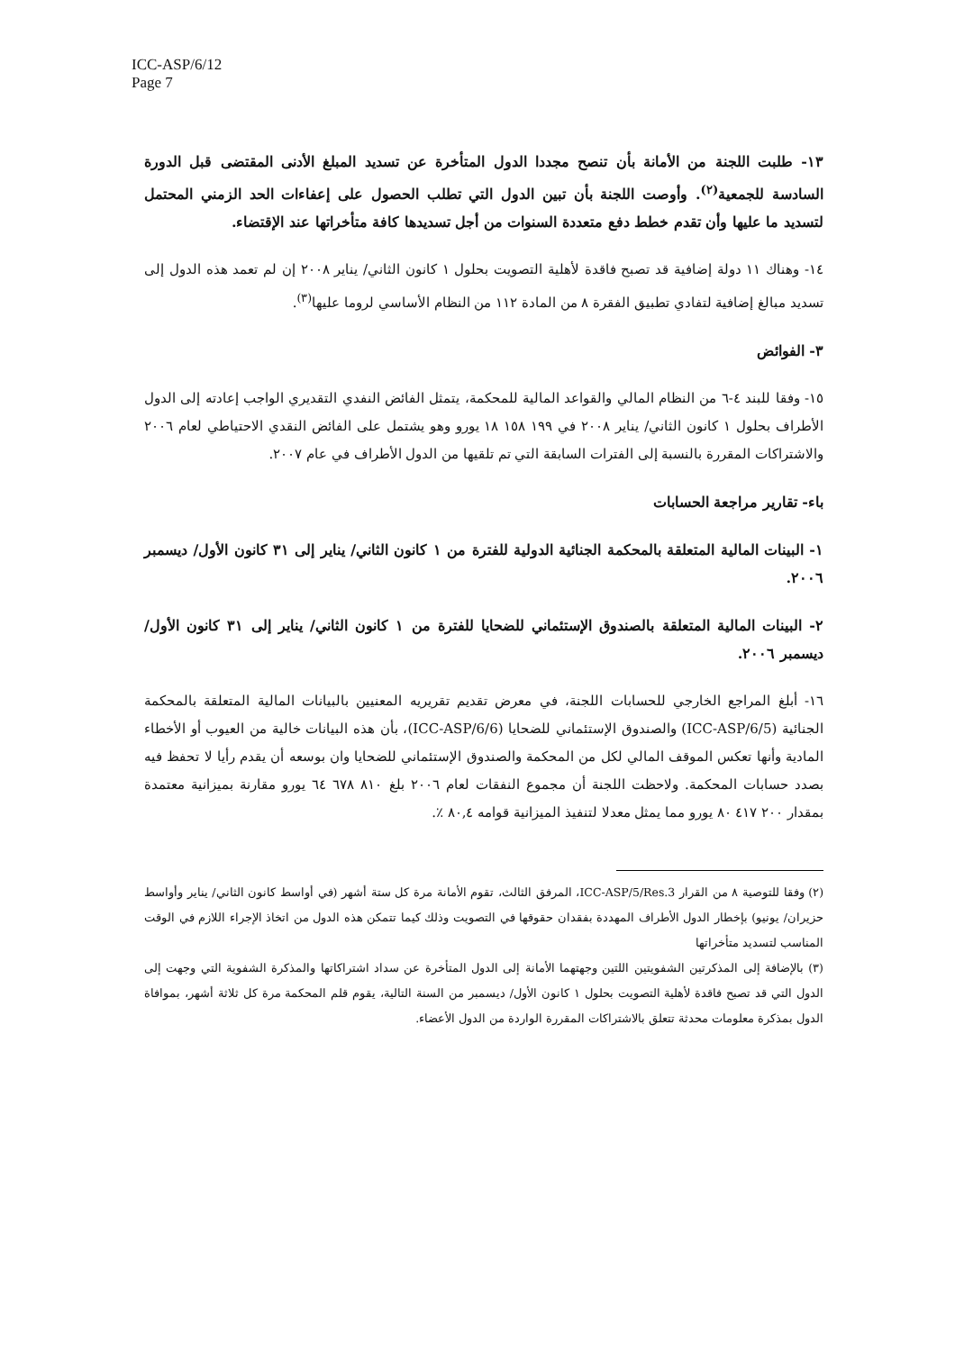ICC-ASP/6/12
Page 7
١٣- طلبت اللجنة من الأمانة بأن تنصح مجددا الدول المتأخرة عن تسديد المبلغ الأدنى المقتضى قبل الدورة السادسة للجمعية<sup>(٢)</sup>. وأوصت اللجنة بأن تبين الدول التي تطلب الحصول على إعفاءات الحد الزمني المحتمل لتسديد ما عليها وأن تقدم خطط دفع متعددة السنوات من أجل تسديدها كافة متأخراتها عند الإقتضاء.
١٤- وهناك ١١ دولة إضافية قد تصبح فاقدة لأهلية التصويت بحلول ١ كانون الثاني/ يناير ٢٠٠٨ إن لم تعمد هذه الدول إلى تسديد مبالغ إضافية لتفادي تطبيق الفقرة ٨ من المادة ١١٢ من النظام الأساسي لروما عليها<sup>(٣)</sup>.
٣- الفوائض
١٥- وفقا للبند ٤-٦ من النظام المالي والقواعد المالية للمحكمة، يتمثل الفائض النفدي التقديري الواجب إعادته إلى الدول الأطراف بحلول ١ كانون الثاني/ يناير ٢٠٠٨ في ١٩٩ ١٥٨ ١٨ يورو وهو يشتمل على الفائض النقدي الاحتياطي لعام ٢٠٠٦ والاشتراكات المقررة بالنسبة إلى الفترات السابقة التي تم تلقيها من الدول الأطراف في عام ٢٠٠٧.
باء- تقارير مراجعة الحسابات
١- البينات المالية المتعلقة بالمحكمة الجنائية الدولية للفترة من ١ كانون الثاني/ يناير إلى ٣١ كانون الأول/ ديسمبر ٢٠٠٦.
٢- البينات المالية المتعلقة بالصندوق الإستئماني للضحايا للفترة من ١ كانون الثاني/ يناير إلى ٣١ كانون الأول/ ديسمبر ٢٠٠٦.
١٦- أبلغ المراجع الخارجي للحسابات اللجنة، في معرض تقديم تقريريه المعنيين بالبيانات المالية المتعلقة بالمحكمة الجنائية (ICC-ASP/6/5) والصندوق الإستئماني للضحايا (ICC-ASP/6/6)، بأن هذه البيانات خالية من العيوب أو الأخطاء المادية وأنها تعكس الموقف المالي لكل من المحكمة والصندوق الإستئماني للضحايا وان بوسعه أن يقدم رأيا لا تحفظ فيه بصدد حسابات المحكمة. ولاحظت اللجنة أن مجموع النفقات لعام ٢٠٠٦ بلغ ٨١٠ ٦٧٨ ٦٤ يورو مقارنة بميزانية معتمدة بمقدار ٢٠٠ ٤١٧ ٨٠ يورو مما يمثل معدلا لتنفيذ الميزانية قوامه ٨٠,٤ ٪.
(٢) وفقا للتوصية ٨ من القرار ICC-ASP/5/Res.3، المرفق الثالث، تقوم الأمانة مرة كل ستة أشهر (في أواسط كانون الثاني/ يناير وأواسط حزيران/ يونيو) بإخطار الدول الأطراف المهددة بفقدان حقوقها في التصويت وذلك كيما تتمكن هذه الدول من اتخاذ الإجراء اللازم في الوقت المناسب لتسديد متأخراتها
(٣) بالإضافة إلى المذكرتين الشفويتين اللتين وجهتهما الأمانة إلى الدول المتأخرة عن سداد اشتراكاتها والمذكرة الشفوية التي وجهت إلى الدول التي قد تصبح فاقدة لأهلية التصويت بحلول ١ كانون الأول/ ديسمبر من السنة التالية، يقوم قلم المحكمة مرة كل ثلاثة أشهر، بموافاة الدول بمذكرة معلومات محدثة تتعلق بالاشتراكات المقررة الواردة من الدول الأعضاء.